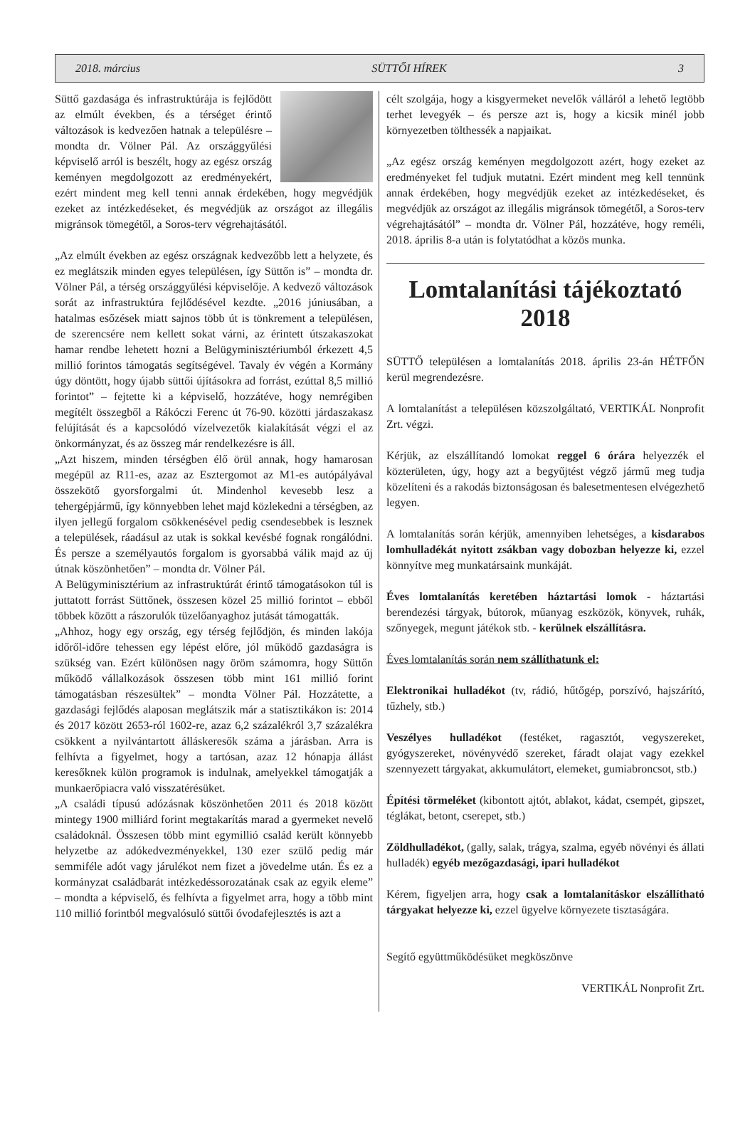2018. március SÜTTŐI HÍREK 3
Süttő gazdasága és infrastruktúrája is fejlődött az elmúlt években, és a térséget érintő változások is kedvezően hatnak a településre – mondta dr. Völner Pál. Az országgyűlési képviselő arról is beszélt, hogy az egész ország keményen megdolgozott az eredményekért, ezért mindent meg kell tenni annak érdekében, hogy megvédjük ezeket az intézkedéseket, és megvédjük az országot az illegális migránsok tömegétől, a Soros-terv végrehajtásától.
„Az elmúlt években az egész országnak kedvezőbb lett a helyzete, és ez meglátszik minden egyes településen, így Süttőn is” – mondta dr. Völner Pál, a térség országgyűlési képviselője. A kedvező változások sorát az infrastruktúra fejlődésével kezdte. „2016 júniusában, a hatalmas esőzések miatt sajnos több út is tönkrement a településen, de szerencsére nem kellett sokat várni, az érintett útszakaszokat hamar rendbe lehetett hozni a Belügyminisztériumból érkezett 4,5 millió forintos támogatás segítségével. Tavaly év végén a Kormány úgy döntött, hogy újabb süttői újításokra ad forrást, ezúttal 8,5 millió forintot” – fejtette ki a képviselő, hozzátéve, hogy nemrégiben megítélt összegből a Rákóczi Ferenc út 76-90. közötti járdaszakasz felújítását és a kapcsolódó vízelvezetők kialakítását végzi el az önkormányzat, és az összeg már rendelkezésre is áll.
„Azt hiszem, minden térségben élő örül annak, hogy hamarosan megépül az R11-es, azaz az Esztergomot az M1-es autópályával összekötő gyorsforgalmi út. Mindenhol kevesebb lesz a tehergépjármű, így könnyebben lehet majd közlekedni a térségben, az ilyen jellegű forgalom csökkenésével pedig csendesebbek is lesznek a települések, ráadásul az utak is sokkal kevésbé fognak rongálódni. És persze a személyautós forgalom is gyorsabbá válik majd az új útnak köszönhetően” – mondta dr. Völner Pál.
A Belügyminisztérium az infrastruktúrát érintő támogatásokon túl is juttatott forrást Süttőnek, összesen közel 25 millió forintot – ebből többek között a rászorulók tüzelőanyaghoz jutását támogatták.
„Ahhoz, hogy egy ország, egy térség fejlődjön, és minden lakója időről-időre tehessen egy lépést előre, jól működő gazdaságra is szükség van. Ezért különösen nagy öröm számomra, hogy Süttőn működő vállalkozások összesen több mint 161 millió forint támogatásban részesültek” – mondta Völner Pál. Hozzátette, a gazdasági fejlődés alaposan meglátszik már a statisztikákon is: 2014 és 2017 között 2653-ról 1602-re, azaz 6,2 százalékról 3,7 százalékra csökkent a nyilvántartott álláskeresők száma a járásban. Arra is felhívta a figyelmet, hogy a tartósan, azaz 12 hónapja állást keresőknek külön programok is indulnak, amelyekkel támogatják a munkaerőpiacra való visszatérésüket.
„A családi típusú adózásnak köszönhetően 2011 és 2018 között mintegy 1900 milliárd forint megtakarítás marad a gyermeket nevelő családoknál. Összesen több mint egymillió család került könnyebb helyzetbe az adókedvezményekkel, 130 ezer szülő pedig már semmiféle adót vagy járulékot nem fizet a jövedelme után. És ez a kormányzat családbarát intézkedéssorozatának csak az egyik eleme” – mondta a képviselő, és felhívta a figyelmet arra, hogy a több mint 110 millió forintból megvalósuló süttői óvodafejlesztés is azt a
célt szolgája, hogy a kisgyermeket nevelők válláról a lehető legtöbb terhet levegyék – és persze azt is, hogy a kicsik minél jobb környezetben tölthessék a napjaikat.
„Az egész ország keményen megdolgozott azért, hogy ezeket az eredményeket fel tudjuk mutatni. Ezért mindent meg kell tennünk annak érdekében, hogy megvédjük ezeket az intézkedéseket, és megvédjük az országot az illegális migránsok tömegétől, a Soros-terv végrehajtásától” – mondta dr. Völner Pál, hozzátéve, hogy reméli, 2018. április 8-a után is folytatódhat a közös munka.
Lomtalanítási tájékoztató 2018
SÜTTŐ településen a lomtalanítás 2018. április 23-án HÉTFŐN kerül megrendezésre.
A lomtalanítást a településen közszolgáltató, VERTIKÁL Nonprofit Zrt. végzi.
Kérjük, az elszállítandó lomokat reggel 6 órára helyezzék el közterületen, úgy, hogy azt a begyűjtést végző jármű meg tudja közelíteni és a rakodás biztonságosan és balesetmentesen elvégezhető legyen.
A lomtalanítás során kérjük, amennyiben lehetséges, a kisdarabos lomhulladékát nyitott zsákban vagy dobozban helyezze ki, ezzel könnyítve meg munkatársaink munkáját.
Éves lomtalanítás keretében háztartási lomok - háztartási berendezési tárgyak, bútorok, műanyag eszközök, könyvek, ruhák, szőnyegek, megunt játékok stb. - kerülnek elszállításra.
Éves lomtalanítás során nem szállíthatunk el:
Elektronikai hulladékot (tv, rádió, hűtőgép, porszívó, hajszárító, tűzhely, stb.)
Veszélyes hulladékot (festéket, ragasztót, vegyszereket, gyógyszereket, növényvédő szereket, fáradt olajat vagy ezekkel szennyezett tárgyakat, akkumulátort, elemeket, gumiabroncsot, stb.)
Építési törmeléket (kibontott ajtót, ablakot, kádat, csempét, gipszet, téglákat, betont, cserepet, stb.)
Zöldhulladékot, (gally, salak, trágya, szalma, egyéb növényi és állati hulladék) egyéb mezőgazdasági, ipari hulladékot
Kérem, figyeljen arra, hogy csak a lomtalanításkor elszállítható tárgyakat helyezze ki, ezzel ügyelve környezete tisztaságára.
Segítő együttműködésüket megköszönve
VERTIKÁL Nonprofit Zrt.